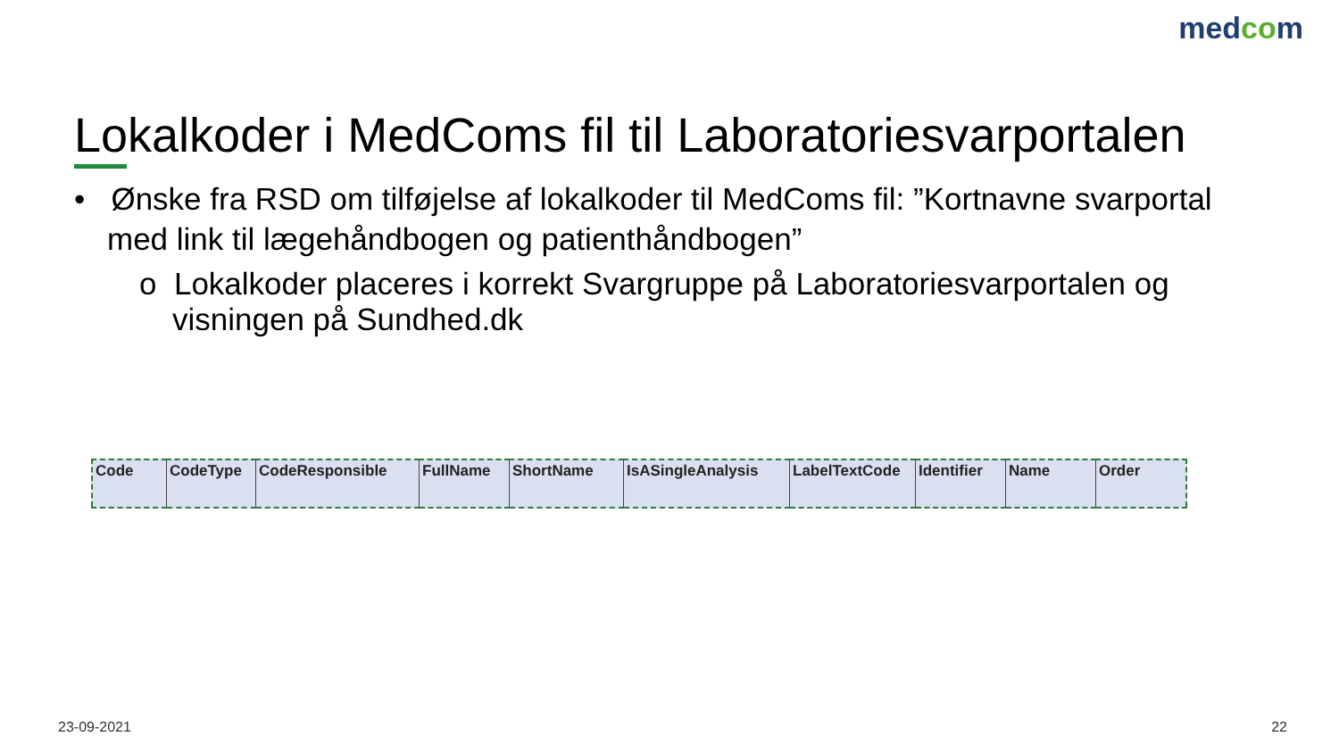medcom
Lokalkoder i MedComs fil til Laboratoriesvarportalen
• Ønske fra RSD om tilføjelse af lokalkoder til MedComs fil: ”Kortnavne svarportal med link til lægehåndbogen og patienthåndbogen”
o Lokalkoder placeres i korrekt Svargruppe på Laboratoriesvarportalen og visningen på Sundhed.dk
| Code | CodeType | CodeResponsible | FullName | ShortName | IsASingleAnalysis | LabelTextCode | Identifier | Name | Order |
23-09-2021 22